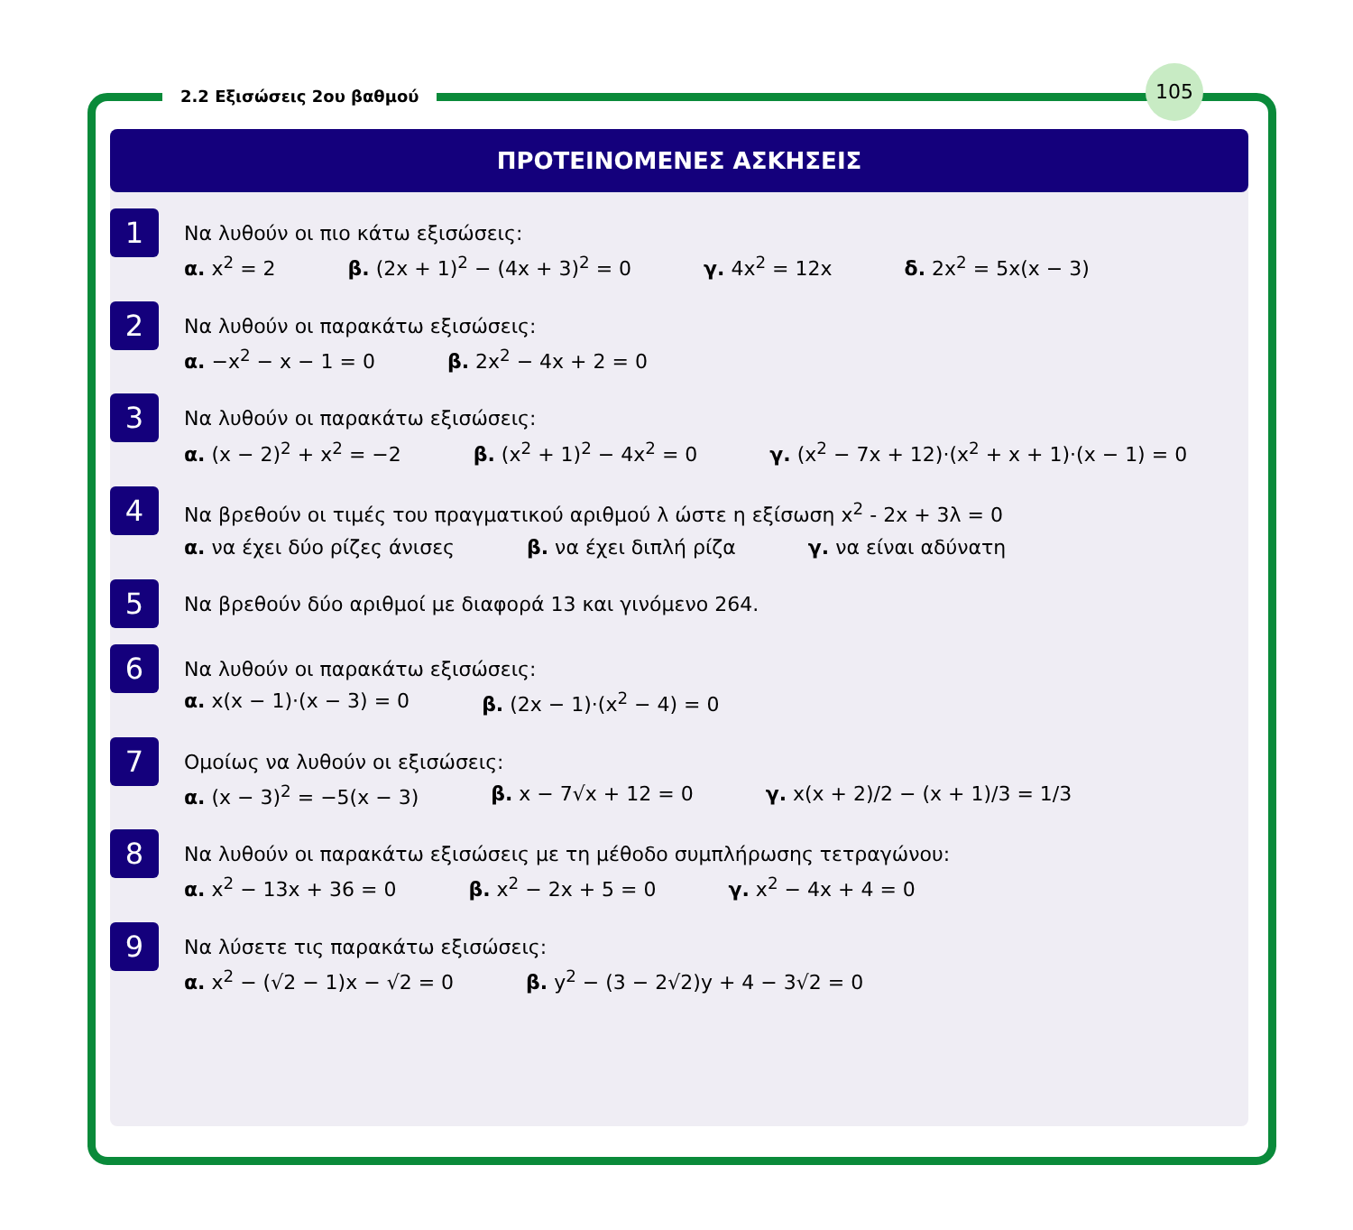2.2 Εξισώσεις 2ου βαθμού
105
ΠΡΟΤΕΙΝΟΜΕΝΕΣ ΑΣΚΗΣΕΙΣ
1
Να λυθούν οι πιο κάτω εξισώσεις:
α. x<sup>2</sup> = 2 β. (2x + 1)<sup>2</sup> − (4x + 3)<sup>2</sup> = 0 γ. 4x<sup>2</sup> = 12x δ. 2x<sup>2</sup> = 5x(x − 3)
2
Να λυθούν οι παρακάτω εξισώσεις:
α. −x<sup>2</sup> − x − 1 = 0 β. 2x<sup>2</sup> − 4x + 2 = 0
3
Να λυθούν οι παρακάτω εξισώσεις:
α. (x − 2)<sup>2</sup> + x<sup>2</sup> = −2 β. (x<sup>2</sup> + 1)<sup>2</sup> − 4x<sup>2</sup> = 0 γ. (x<sup>2</sup> − 7x + 12)·(x<sup>2</sup> + x + 1)·(x − 1) = 0
4
Να βρεθούν οι τιμές του πραγματικού αριθμού λ ώστε η εξίσωση x<sup>2</sup> - 2x + 3λ = 0
α. να έχει δύο ρίζες άνισες β. να έχει διπλή ρίζα γ. να είναι αδύνατη
5
Να βρεθούν δύο αριθμοί με διαφορά 13 και γινόμενο 264.
6
Να λυθούν οι παρακάτω εξισώσεις:
α. x(x − 1)·(x − 3) = 0 β. (2x − 1)·(x<sup>2</sup> − 4) = 0
7
Ομοίως να λυθούν οι εξισώσεις:
α. (x − 3)<sup>2</sup> = −5(x − 3) β. x − 7√x + 12 = 0 γ. x(x + 2)/2 − (x + 1)/3 = 1/3
8
Να λυθούν οι παρακάτω εξισώσεις με τη μέθοδο συμπλήρωσης τετραγώνου:
α. x<sup>2</sup> − 13x + 36 = 0 β. x<sup>2</sup> − 2x + 5 = 0 γ. x<sup>2</sup> − 4x + 4 = 0
9
Να λύσετε τις παρακάτω εξισώσεις:
α. x<sup>2</sup> − (√2 − 1)x − √2 = 0 β. y<sup>2</sup> − (3 − 2√2)y + 4 − 3√2 = 0